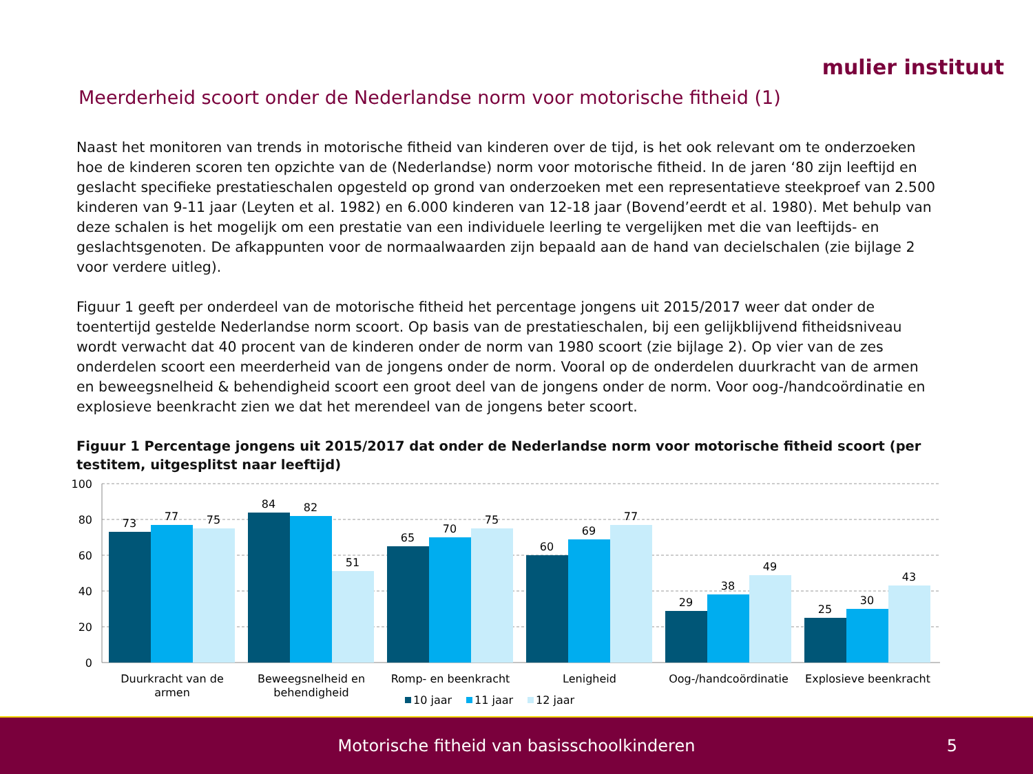mulier instituut
Meerderheid scoort onder de Nederlandse norm voor motorische fitheid (1)
Naast het monitoren van trends in motorische fitheid van kinderen over de tijd, is het ook relevant om te onderzoeken hoe de kinderen scoren ten opzichte van de (Nederlandse) norm voor motorische fitheid. In de jaren ‘80 zijn leeftijd en geslacht specifieke prestatieschalen opgesteld op grond van onderzoeken met een representatieve steekproef van 2.500 kinderen van 9-11 jaar (Leyten et al. 1982) en 6.000 kinderen van 12-18 jaar (Bovend’eerdt et al. 1980). Met behulp van deze schalen is het mogelijk om een prestatie van een individuele leerling te vergelijken met die van leeftijds- en geslachtsgenoten. De afkappunten voor de normaalwaarden zijn bepaald aan de hand van decielschalen (zie bijlage 2 voor verdere uitleg).
Figuur 1 geeft per onderdeel van de motorische fitheid het percentage jongens uit 2015/2017 weer dat onder de toentertijd gestelde Nederlandse norm scoort. Op basis van de prestatieschalen, bij een gelijkblijvend fitheidsniveau wordt verwacht dat 40 procent van de kinderen onder de norm van 1980 scoort (zie bijlage 2). Op vier van de zes onderdelen scoort een meerderheid van de jongens onder de norm. Vooral op de onderdelen duurkracht van de armen en beweegsnelheid & behendigheid scoort een groot deel van de jongens onder de norm. Voor oog-/handcoördinatie en explosieve beenkracht zien we dat het merendeel van de jongens beter scoort.
Figuur 1 Percentage jongens uit 2015/2017 dat onder de Nederlandse norm voor motorische fitheid scoort (per testitem, uitgesplitst naar leeftijd)
100
80
60
40
20
0
73
77
75
84
82
51
65
70
75
60
69
77
29
38
49
25
30
43
Duurkracht van de
armen
Beweegsnelheid en
behendigheid
Romp- en beenkracht
Lenigheid
Oog-/handcoördinatie
Explosieve beenkracht
10 jaar
11 jaar
12 jaar
Motorische fitheid van basisschoolkinderen 5